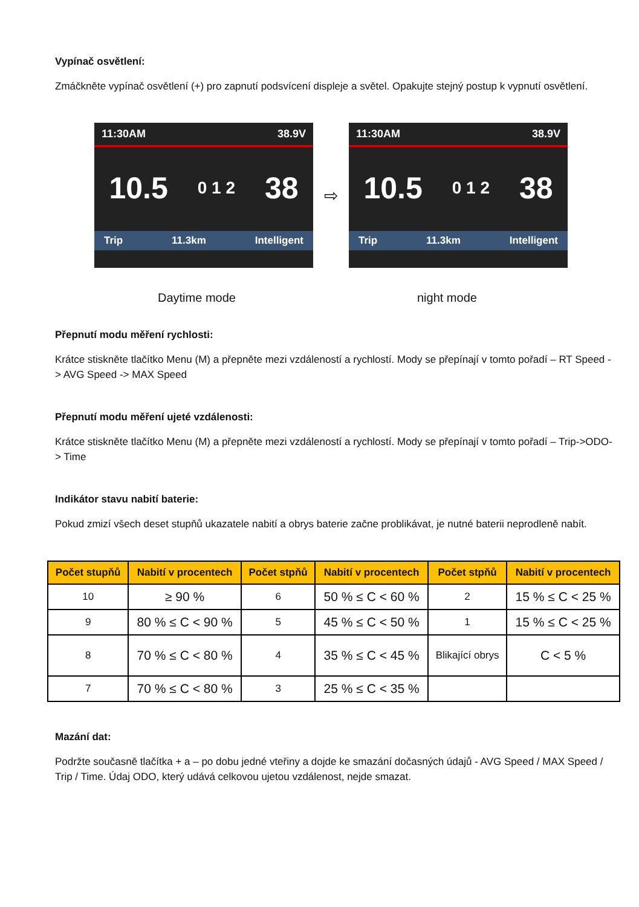Vypínač osvětlení:
Zmáčkněte vypínač osvětlení (+) pro zapnutí podsvícení displeje a světel. Opakujte stejný postup k vypnutí osvětlení.
11:30AM 38.9V
10.5 0 1 2 38
Trip 11.3km Intelligent
⇨
11:30AM 38.9V
10.5 0 1 2 38
Trip 11.3km Intelligent
Daytime mode night mode
Přepnutí modu měření rychlosti:
Krátce stiskněte tlačítko Menu (M) a přepněte mezi vzdáleností a rychlostí. Mody se přepínají v tomto pořadí – RT Speed -> AVG Speed -> MAX Speed
Přepnutí modu měření ujeté vzdálenosti:
Krátce stiskněte tlačítko Menu (M) a přepněte mezi vzdáleností a rychlostí. Mody se přepínají v tomto pořadí – Trip->ODO-> Time
Indikátor stavu nabití baterie:
Pokud zmizí všech deset stupňů ukazatele nabití a obrys baterie začne problikávat, je nutné baterii neprodleně nabít.
| Počet stupňů | Nabití v procentech | Počet stpňů | Nabití v procentech | Počet stpňů | Nabití v procentech |
| --- | --- | --- | --- | --- | --- |
| 10 | ≥ 90 % | 6 | 50 % ≤ C < 60 % | 2 | 15 % ≤ C < 25 % |
| 9 | 80 % ≤ C < 90 % | 5 | 45 % ≤ C < 50 % | 1 | 15 % ≤ C < 25 % |
| 8 | 70 % ≤ C < 80 % | 4 | 35 % ≤ C < 45 % | Blikající obrys | C < 5 % |
| 7 | 70 % ≤ C < 80 % | 3 | 25 % ≤ C < 35 % | | |
Mazání dat:
Podržte současně tlačítka + a – po dobu jedné vteřiny a dojde ke smazání dočasných údajů - AVG Speed / MAX Speed / Trip / Time. Údaj ODO, který udává celkovou ujetou vzdálenost, nejde smazat.